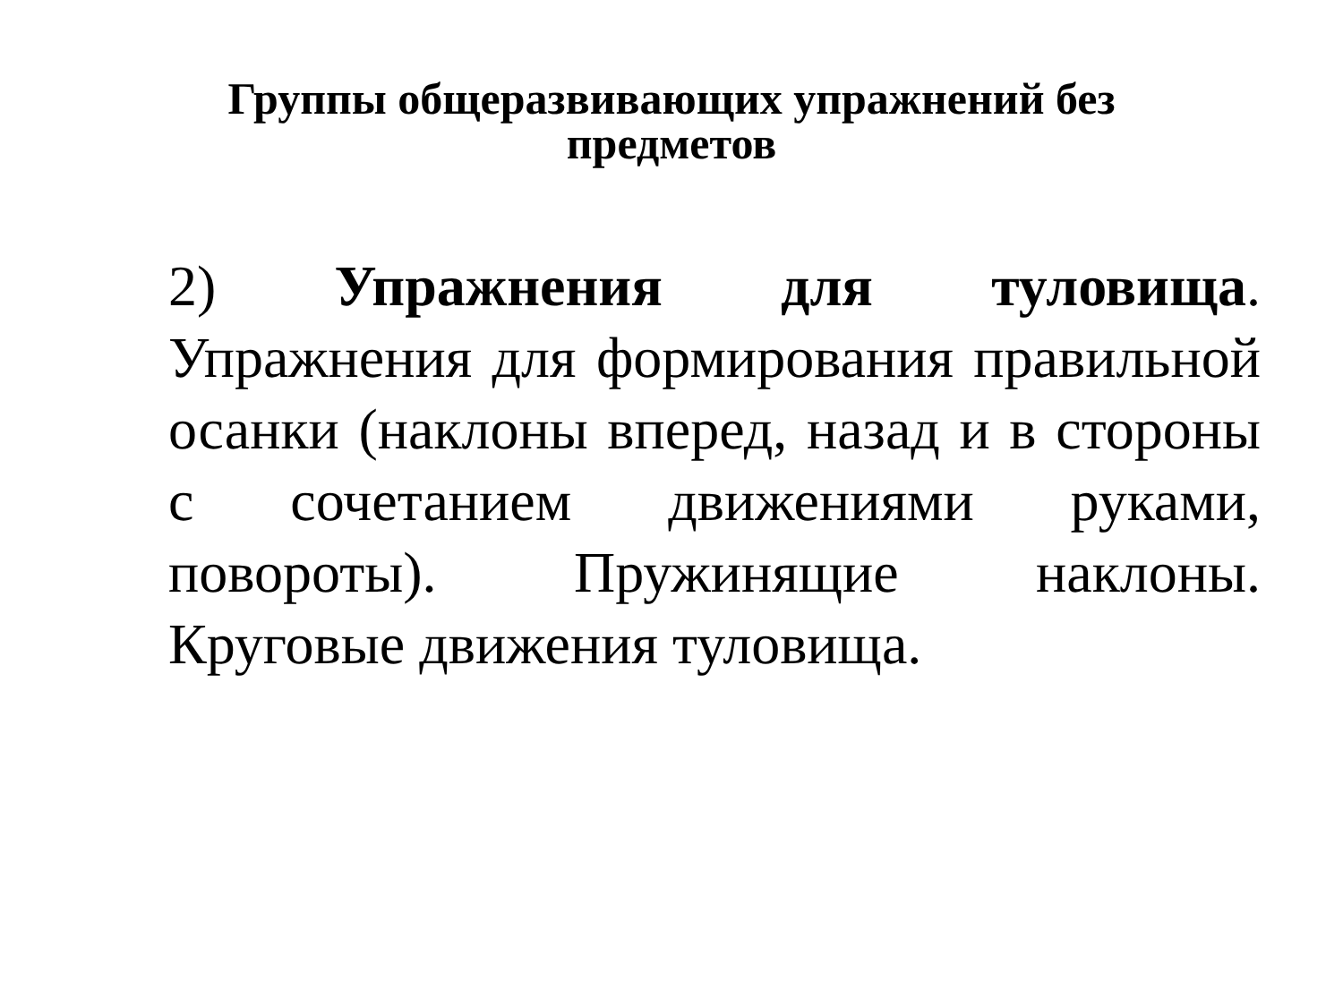Группы общеразвивающих упражнений без предметов
2) Упражнения для туловища. Упражнения для формирования правильной осанки (наклоны вперед, назад и в стороны с сочетанием движениями руками, повороты). Пружинящие наклоны. Круговые движения туловища.